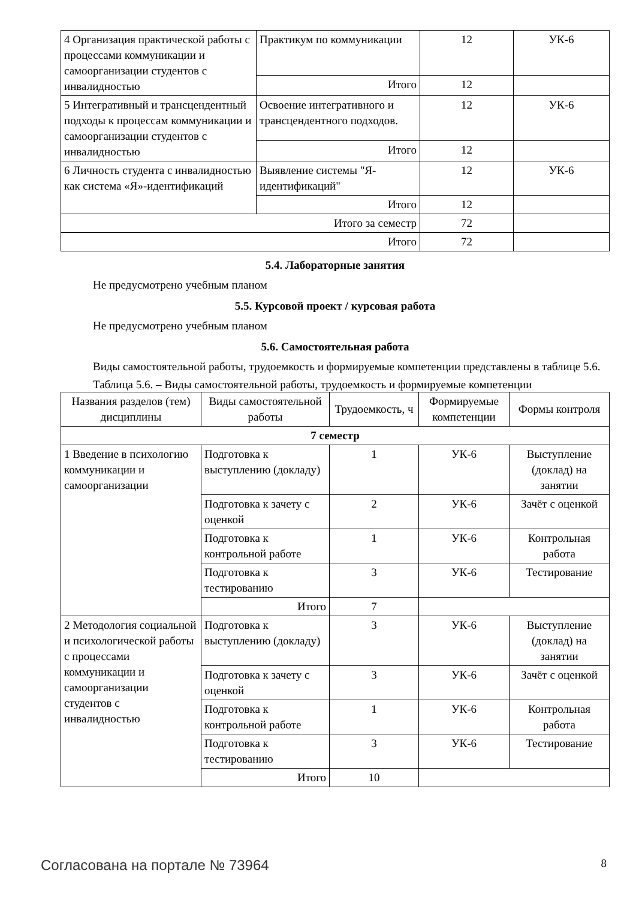| 4 Организация практической работы с процессами коммуникации и самоорганизации студентов с инвалидностью | Практикум по коммуникации | 12 | УК-6 |
| | Итого | 12 | |
| 5 Интегративный и трансцендентный подходы к процессам коммуникации и самоорганизации студентов с инвалидностью | Освоение интегративного и трансцендентного подходов. | 12 | УК-6 |
| | Итого | 12 | |
| 6 Личность студента с инвалидностью как система «Я»-идентификаций | Выявление системы "Я-идентификаций" | 12 | УК-6 |
| | Итого | 12 | |
| Итого за семестр | | 72 | |
| Итого | | 72 | |
5.4. Лабораторные занятия
Не предусмотрено учебным планом
5.5. Курсовой проект / курсовая работа
Не предусмотрено учебным планом
5.6. Самостоятельная работа
Виды самостоятельной работы, трудоемкость и формируемые компетенции представлены в таблице 5.6.
Таблица 5.6. – Виды самостоятельной работы, трудоемкость и формируемые компетенции
| Названия разделов (тем) дисциплины | Виды самостоятельной работы | Трудоемкость, ч | Формируемые компетенции | Формы контроля |
| --- | --- | --- | --- | --- |
| 7 семестр | | | | |
| 1 Введение в психологию коммуникации и самоорганизации | Подготовка к выступлению (докладу) | 1 | УК-6 | Выступление (доклад) на занятии |
| | Подготовка к зачету с оценкой | 2 | УК-6 | Зачёт с оценкой |
| | Подготовка к контрольной работе | 1 | УК-6 | Контрольная работа |
| | Подготовка к тестированию | 3 | УК-6 | Тестирование |
| | Итого | 7 | | |
| 2 Методология социальной и психологической работы с процессами коммуникации и самоорганизации студентов с инвалидностью | Подготовка к выступлению (докладу) | 3 | УК-6 | Выступление (доклад) на занятии |
| | Подготовка к зачету с оценкой | 3 | УК-6 | Зачёт с оценкой |
| | Подготовка к контрольной работе | 1 | УК-6 | Контрольная работа |
| | Подготовка к тестированию | 3 | УК-6 | Тестирование |
| | Итого | 10 | | |
Согласована на портале № 73964 8